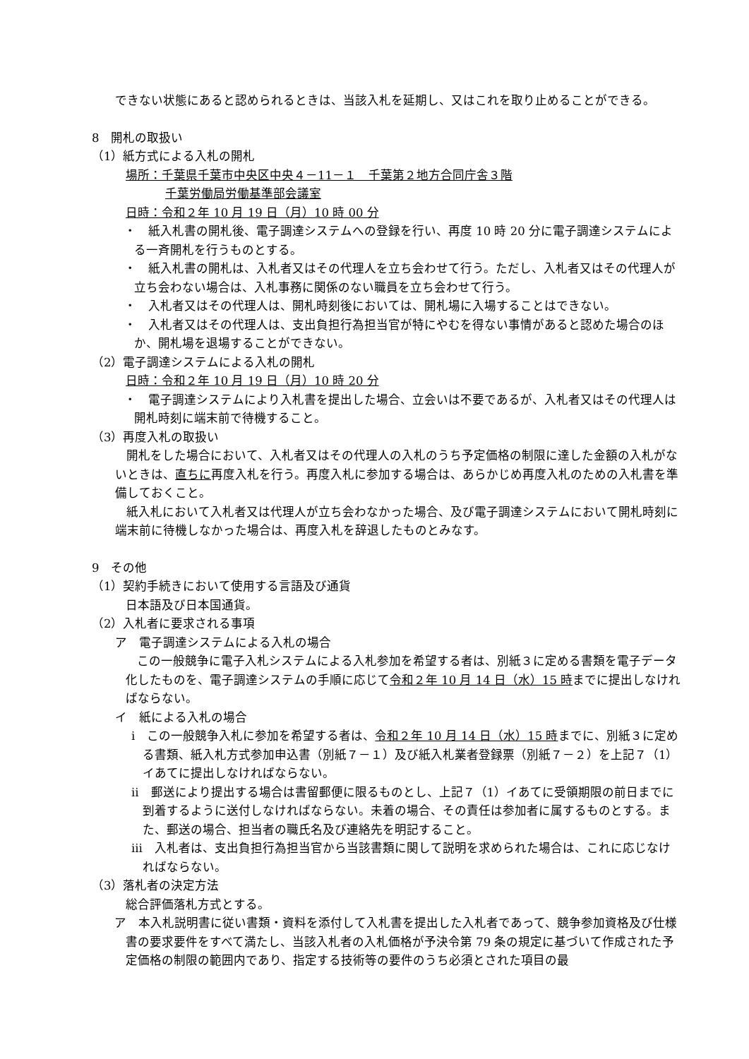できない状態にあると認められるときは、当該入札を延期し、又はこれを取り止めることができる。
8　開札の取扱い
（1）紙方式による入札の開札
場所：千葉県千葉市中央区中央４－11－１　千葉第２地方合同庁舎３階
千葉労働局労働基準部会議室
日時：令和２年 10 月 19 日（月）10 時 00 分
・　紙入札書の開札後、電子調達システムへの登録を行い、再度 10 時 20 分に電子調達システムによる一斉開札を行うものとする。
・　紙入札書の開札は、入札者又はその代理人を立ち会わせて行う。ただし、入札者又はその代理人が立ち会わない場合は、入札事務に関係のない職員を立ち会わせて行う。
・　入札者又はその代理人は、開札時刻後においては、開札場に入場することはできない。
・　入札者又はその代理人は、支出負担行為担当官が特にやむを得ない事情があると認めた場合のほか、開札場を退場することができない。
（2）電子調達システムによる入札の開札
日時：令和２年 10 月 19 日（月）10 時 20 分
・　電子調達システムにより入札書を提出した場合、立会いは不要であるが、入札者又はその代理人は開札時刻に端末前で待機すること。
（3）再度入札の取扱い
開札をした場合において、入札者又はその代理人の入札のうち予定価格の制限に達した金額の入札がないときは、直ちに再度入札を行う。再度入札に参加する場合は、あらかじめ再度入札のための入札書を準備しておくこと。
紙入札において入札者又は代理人が立ち会わなかった場合、及び電子調達システムにおいて開札時刻に端末前に待機しなかった場合は、再度入札を辞退したものとみなす。
9　その他
（1）契約手続きにおいて使用する言語及び通貨
日本語及び日本国通貨。
（2）入札者に要求される事項
ア　電子調達システムによる入札の場合
この一般競争に電子入札システムによる入札参加を希望する者は、別紙３に定める書類を電子データ化したものを、電子調達システムの手順に応じて令和２年 10 月 14 日（水）15 時までに提出しなければならない。
イ　紙による入札の場合
ⅰ　この一般競争入札に参加を希望する者は、令和２年 10 月 14 日（水）15 時までに、別紙３に定める書類、紙入札方式参加申込書（別紙７－１）及び紙入札業者登録票（別紙７－２）を上記７（1）イあてに提出しなければならない。
ⅱ　郵送により提出する場合は書留郵便に限るものとし、上記７（1）イあてに受領期限の前日までに到着するように送付しなければならない。未着の場合、その責任は参加者に属するものとする。また、郵送の場合、担当者の職氏名及び連絡先を明記すること。
ⅲ　入札者は、支出負担行為担当官から当該書類に関して説明を求められた場合は、これに応じなければならない。
（3）落札者の決定方法
総合評価落札方式とする。
ア　本入札説明書に従い書類・資料を添付して入札書を提出した入札者であって、競争参加資格及び仕様書の要求要件をすべて満たし、当該入札者の入札価格が予決令第 79 条の規定に基づいて作成された予定価格の制限の範囲内であり、指定する技術等の要件のうち必須とされた項目の最